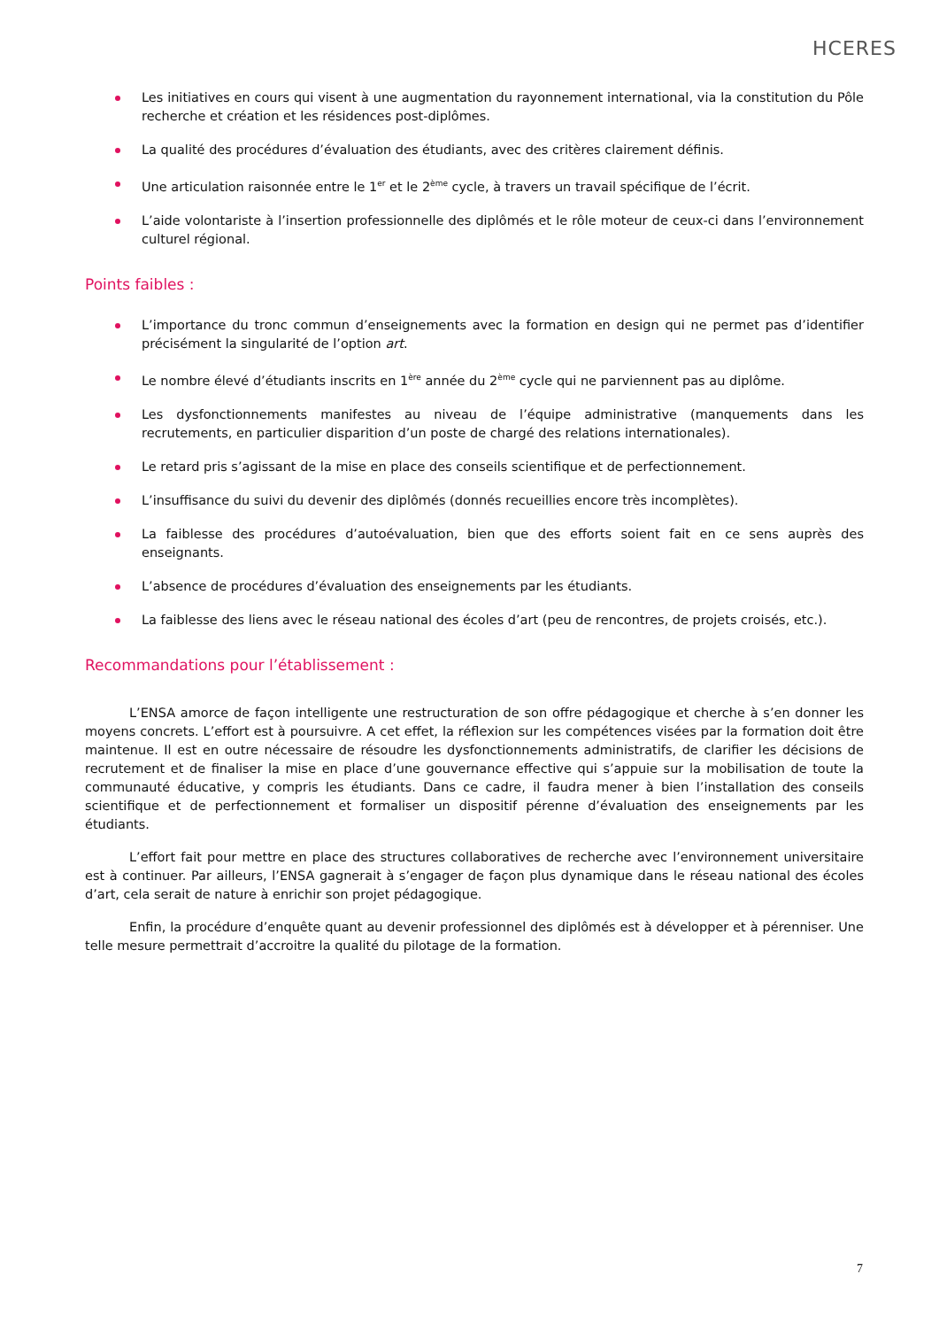HCERES
Les initiatives en cours qui visent à une augmentation du rayonnement international, via la constitution du Pôle recherche et création et les résidences post-diplômes.
La qualité des procédures d’évaluation des étudiants, avec des critères clairement définis.
Une articulation raisonnée entre le 1<sup>er</sup> et le 2<sup>ème</sup> cycle, à travers un travail spécifique de l’écrit.
L’aide volontariste à l’insertion professionnelle des diplômés et le rôle moteur de ceux-ci dans l’environnement culturel régional.
Points faibles :
L’importance du tronc commun d’enseignements avec la formation en design qui ne permet pas d’identifier précisément la singularité de l’option art.
Le nombre élevé d’étudiants inscrits en 1<sup>ère</sup> année du 2<sup>ème</sup> cycle qui ne parviennent pas au diplôme.
Les dysfonctionnements manifestes au niveau de l’équipe administrative (manquements dans les recrutements, en particulier disparition d’un poste de chargé des relations internationales).
Le retard pris s’agissant de la mise en place des conseils scientifique et de perfectionnement.
L’insuffisance du suivi du devenir des diplômés (donnés recueillies encore très incomplètes).
La faiblesse des procédures d’autoévaluation, bien que des efforts soient fait en ce sens auprès des enseignants.
L’absence de procédures d’évaluation des enseignements par les étudiants.
La faiblesse des liens avec le réseau national des écoles d’art (peu de rencontres, de projets croisés, etc.).
Recommandations pour l’établissement :
L’ENSA amorce de façon intelligente une restructuration de son offre pédagogique et cherche à s’en donner les moyens concrets. L’effort est à poursuivre. A cet effet, la réflexion sur les compétences visées par la formation doit être maintenue. Il est en outre nécessaire de résoudre les dysfonctionnements administratifs, de clarifier les décisions de recrutement et de finaliser la mise en place d’une gouvernance effective qui s’appuie sur la mobilisation de toute la communauté éducative, y compris les étudiants. Dans ce cadre, il faudra mener à bien l’installation des conseils scientifique et de perfectionnement et formaliser un dispositif pérenne d’évaluation des enseignements par les étudiants.
L’effort fait pour mettre en place des structures collaboratives de recherche avec l’environnement universitaire est à continuer. Par ailleurs, l’ENSA gagnerait à s’engager de façon plus dynamique dans le réseau national des écoles d’art, cela serait de nature à enrichir son projet pédagogique.
Enfin, la procédure d’enquête quant au devenir professionnel des diplômés est à développer et à pérenniser. Une telle mesure permettrait d’accroitre la qualité du pilotage de la formation.
7